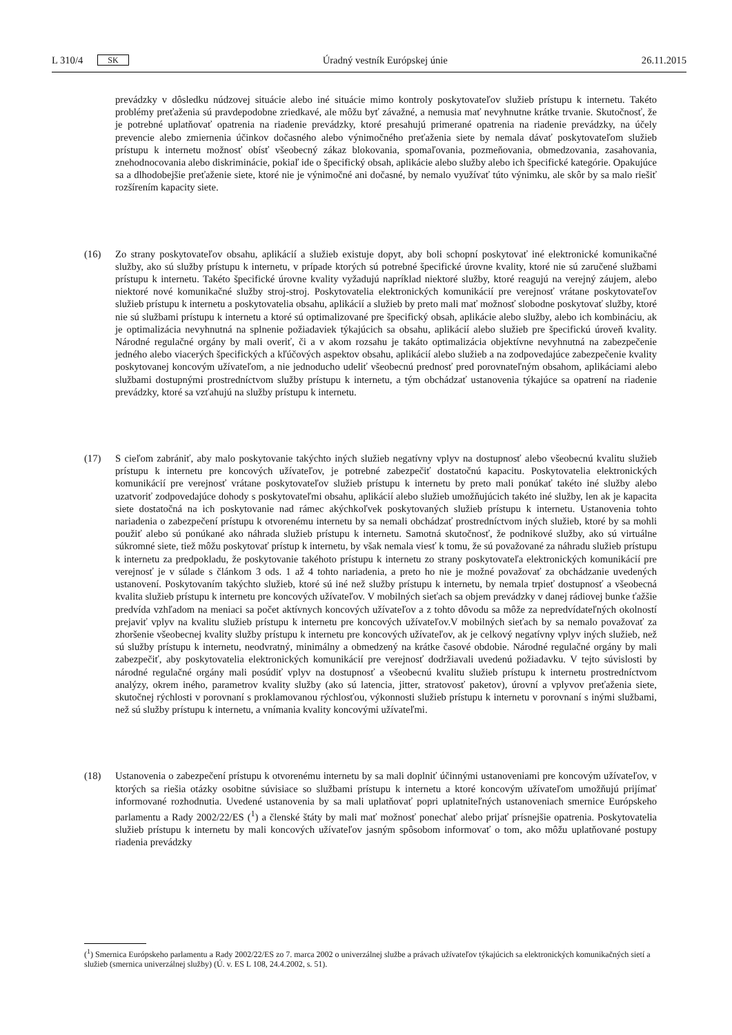L 310/4 SK Úradný vestník Európskej únie 26.11.2015
prevádzky v dôsledku núdzovej situácie alebo iné situácie mimo kontroly poskytovateľov služieb prístupu k internetu. Takéto problémy preťaženia sú pravdepodobne zriedkavé, ale môžu byť závažné, a nemusia mať nevyhnutne krátke trvanie. Skutočnosť, že je potrebné uplatňovať opatrenia na riadenie prevádzky, ktoré presahujú primerané opatrenia na riadenie prevádzky, na účely prevencie alebo zmiernenia účinkov dočasného alebo výnimočného preťaženia siete by nemala dávať poskytovateľom služieb prístupu k internetu možnosť obísť všeobecný zákaz blokovania, spomaľovania, pozmeňovania, obmedzovania, zasahovania, znehodnocovania alebo diskriminácie, pokiaľ ide o špecifický obsah, aplikácie alebo služby alebo ich špecifické kategórie. Opakujúce sa a dlhodobejšie preťaženie siete, ktoré nie je výnimočné ani dočasné, by nemalo využívať túto výnimku, ale skôr by sa malo riešiť rozšírením kapacity siete.
(16) Zo strany poskytovateľov obsahu, aplikácií a služieb existuje dopyt, aby boli schopní poskytovať iné elektronické komunikačné služby, ako sú služby prístupu k internetu, v prípade ktorých sú potrebné špecifické úrovne kvality, ktoré nie sú zaručené službami prístupu k internetu. Takéto špecifické úrovne kvality vyžadujú napríklad niektoré služby, ktoré reagujú na verejný záujem, alebo niektoré nové komunikačné služby stroj-stroj. Poskytovatelia elektronických komunikácií pre verejnosť vrátane poskytovateľov služieb prístupu k internetu a poskytovatelia obsahu, aplikácií a služieb by preto mali mať možnosť slobodne poskytovať služby, ktoré nie sú službami prístupu k internetu a ktoré sú optimalizované pre špecifický obsah, aplikácie alebo služby, alebo ich kombináciu, ak je optimalizácia nevyhnutná na splnenie požiadaviek týkajúcich sa obsahu, aplikácií alebo služieb pre špecifickú úroveň kvality. Národné regulačné orgány by mali overiť, či a v akom rozsahu je takáto optimalizácia objektívne nevyhnutná na zabezpečenie jedného alebo viacerých špecifických a kľúčových aspektov obsahu, aplikácií alebo služieb a na zodpovedajúce zabezpečenie kvality poskytovanej koncovým užívateľom, a nie jednoducho udeliť všeobecnú prednosť pred porovnateľným obsahom, aplikáciami alebo službami dostupnými prostredníctvom služby prístupu k internetu, a tým obchádzať ustanovenia týkajúce sa opatrení na riadenie prevádzky, ktoré sa vzťahujú na služby prístupu k internetu.
(17) S cieľom zabrániť, aby malo poskytovanie takýchto iných služieb negatívny vplyv na dostupnosť alebo všeobecnú kvalitu služieb prístupu k internetu pre koncových užívateľov, je potrebné zabezpečiť dostatočnú kapacitu. Poskytovatelia elektronických komunikácií pre verejnosť vrátane poskytovateľov služieb prístupu k internetu by preto mali ponúkať takéto iné služby alebo uzatvoriť zodpovedajúce dohody s poskytovateľmi obsahu, aplikácií alebo služieb umožňujúcich takéto iné služby, len ak je kapacita siete dostatočná na ich poskytovanie nad rámec akýchkoľvek poskytovaných služieb prístupu k internetu. Ustanovenia tohto nariadenia o zabezpečení prístupu k otvorenému internetu by sa nemali obchádzať prostredníctvom iných služieb, ktoré by sa mohli použiť alebo sú ponúkané ako náhrada služieb prístupu k internetu. Samotná skutočnosť, že podnikové služby, ako sú virtuálne súkromné siete, tiež môžu poskytovať prístup k internetu, by však nemala viesť k tomu, že sú považované za náhradu služieb prístupu k internetu za predpokladu, že poskytovanie takéhoto prístupu k internetu zo strany poskytovateľa elektronických komunikácií pre verejnosť je v súlade s článkom 3 ods. 1 až 4 tohto nariadenia, a preto ho nie je možné považovať za obchádzanie uvedených ustanovení. Poskytovaním takýchto služieb, ktoré sú iné než služby prístupu k internetu, by nemala trpieť dostupnosť a všeobecná kvalita služieb prístupu k internetu pre koncových užívateľov. V mobilných sieťach sa objem prevádzky v danej rádiovej bunke ťažšie predvída vzhľadom na meniaci sa počet aktívnych koncových užívateľov a z tohto dôvodu sa môže za nepredvídateľných okolností prejaviť vplyv na kvalitu služieb prístupu k internetu pre koncových užívateľov.V mobilných sieťach by sa nemalo považovať za zhoršenie všeobecnej kvality služby prístupu k internetu pre koncových užívateľov, ak je celkový negatívny vplyv iných služieb, než sú služby prístupu k internetu, neodvratný, minimálny a obmedzený na krátke časové obdobie. Národné regulačné orgány by mali zabezpečiť, aby poskytovatelia elektronických komunikácií pre verejnosť dodržiavali uvedenú požiadavku. V tejto súvislosti by národné regulačné orgány mali posúdiť vplyv na dostupnosť a všeobecnú kvalitu služieb prístupu k internetu prostredníctvom analýzy, okrem iného, parametrov kvality služby (ako sú latencia, jitter, stratovosť paketov), úrovní a vplyvov preťaženia siete, skutočnej rýchlosti v porovnaní s proklamovanou rýchlosťou, výkonnosti služieb prístupu k internetu v porovnaní s inými službami, než sú služby prístupu k internetu, a vnímania kvality koncovými užívateľmi.
(18) Ustanovenia o zabezpečení prístupu k otvorenému internetu by sa mali doplniť účinnými ustanoveniami pre koncovým užívateľov, v ktorých sa riešia otázky osobitne súvisiace so službami prístupu k internetu a ktoré koncovým užívateľom umožňujú prijímať informované rozhodnutia. Uvedené ustanovenia by sa mali uplatňovať popri uplatniteľných ustanoveniach smernice Európskeho parlamentu a Rady 2002/22/ES (<sup>1</sup>) a členské štáty by mali mať možnosť ponechať alebo prijať prísnejšie opatrenia. Poskytovatelia služieb prístupu k internetu by mali koncových užívateľov jasným spôsobom informovať o tom, ako môžu uplatňované postupy riadenia prevádzky
(<sup>1</sup>) Smernica Európskeho parlamentu a Rady 2002/22/ES zo 7. marca 2002 o univerzálnej službe a právach užívateľov týkajúcich sa elektronických komunikačných sietí a služieb (smernica univerzálnej služby) (Ú. v. ES L 108, 24.4.2002, s. 51).